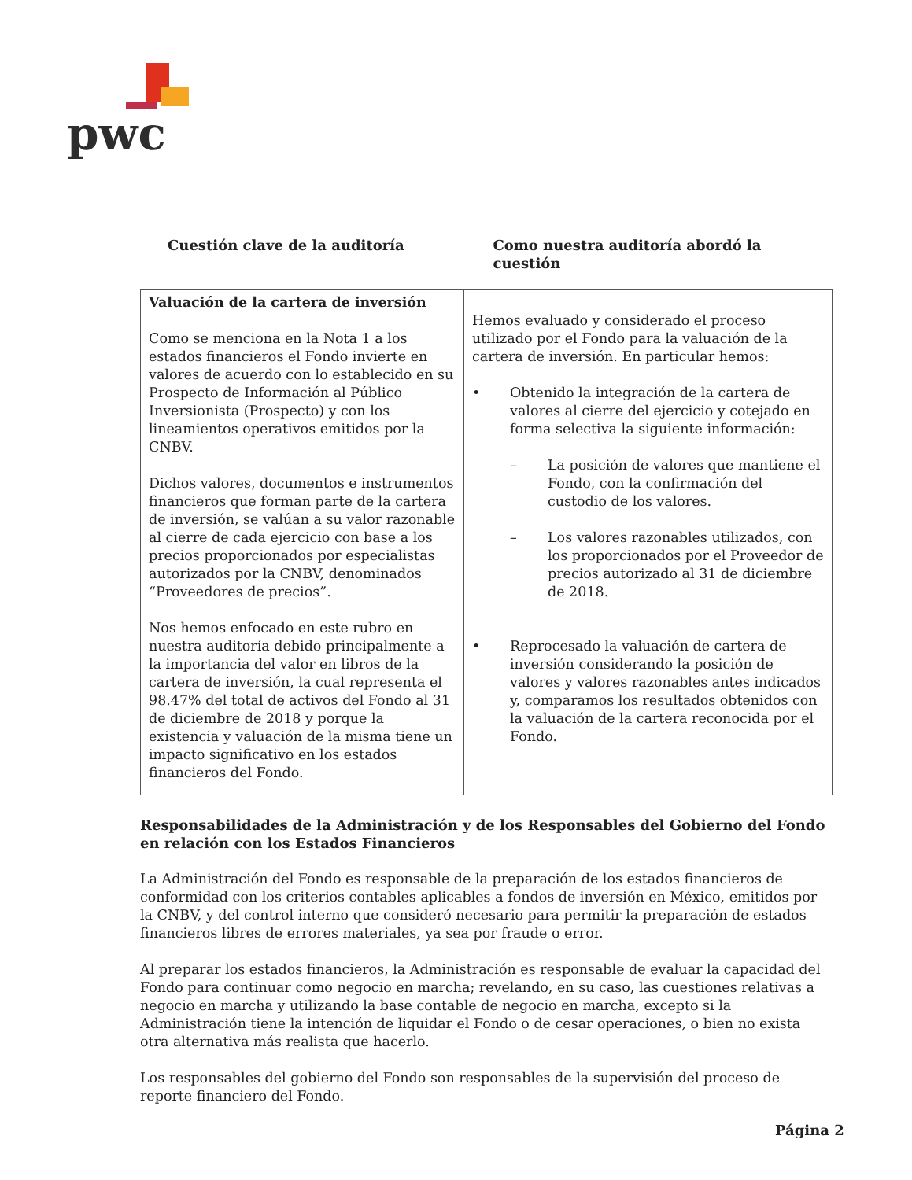pwc
Cuestión clave de la auditoría Como nuestra auditoría abordó la cuestión
| Valuación de la cartera de inversión Como se menciona en la Nota 1 a los estados financieros el Fondo invierte en valores de acuerdo con lo establecido en su Prospecto de Información al Público Inversionista (Prospecto) y con los lineamientos operativos emitidos por la CNBV. Dichos valores, documentos e instrumentos financieros que forman parte de la cartera de inversión, se valúan a su valor razonable al cierre de cada ejercicio con base a los precios proporcionados por especialistas autorizados por la CNBV, denominados “Proveedores de precios”. Nos hemos enfocado en este rubro en nuestra auditoría debido principalmente a la importancia del valor en libros de la cartera de inversión, la cual representa el 98.47% del total de activos del Fondo al 31 de diciembre de 2018 y porque la existencia y valuación de la misma tiene un impacto significativo en los estados financieros del Fondo. | Hemos evaluado y considerado el proceso utilizado por el Fondo para la valuación de la cartera de inversión. En particular hemos: • Obtenido la integración de la cartera de valores al cierre del ejercicio y cotejado en forma selectiva la siguiente información: – La posición de valores que mantiene el Fondo, con la confirmación del custodio de los valores. – Los valores razonables utilizados, con los proporcionados por el Proveedor de precios autorizado al 31 de diciembre de 2018. • Reprocesado la valuación de cartera de inversión considerando la posición de valores y valores razonables antes indicados y, comparamos los resultados obtenidos con la valuación de la cartera reconocida por el Fondo. |
Responsabilidades de la Administración y de los Responsables del Gobierno del Fondo en relación con los Estados Financieros
La Administración del Fondo es responsable de la preparación de los estados financieros de conformidad con los criterios contables aplicables a fondos de inversión en México, emitidos por la CNBV, y del control interno que consideró necesario para permitir la preparación de estados financieros libres de errores materiales, ya sea por fraude o error.
Al preparar los estados financieros, la Administración es responsable de evaluar la capacidad del Fondo para continuar como negocio en marcha; revelando, en su caso, las cuestiones relativas a negocio en marcha y utilizando la base contable de negocio en marcha, excepto si la Administración tiene la intención de liquidar el Fondo o de cesar operaciones, o bien no exista otra alternativa más realista que hacerlo.
Los responsables del gobierno del Fondo son responsables de la supervisión del proceso de reporte financiero del Fondo.
Página 2